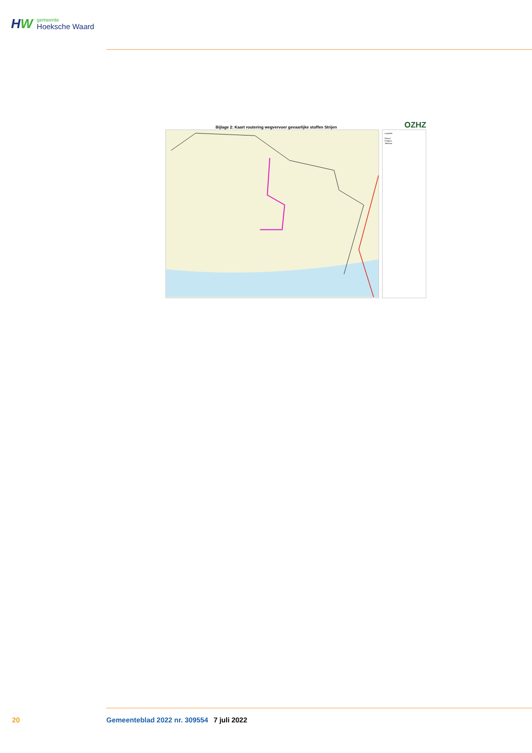HW
gemeente
Hoeksche Waard
Bijlage 2: Kaart routering wegvervoer gevaarlijke stoffen Strijen OZHZ
Legenda
Datum
Postbus
Telefoon
20 Gemeenteblad 2022 nr. 309554 7 juli 2022